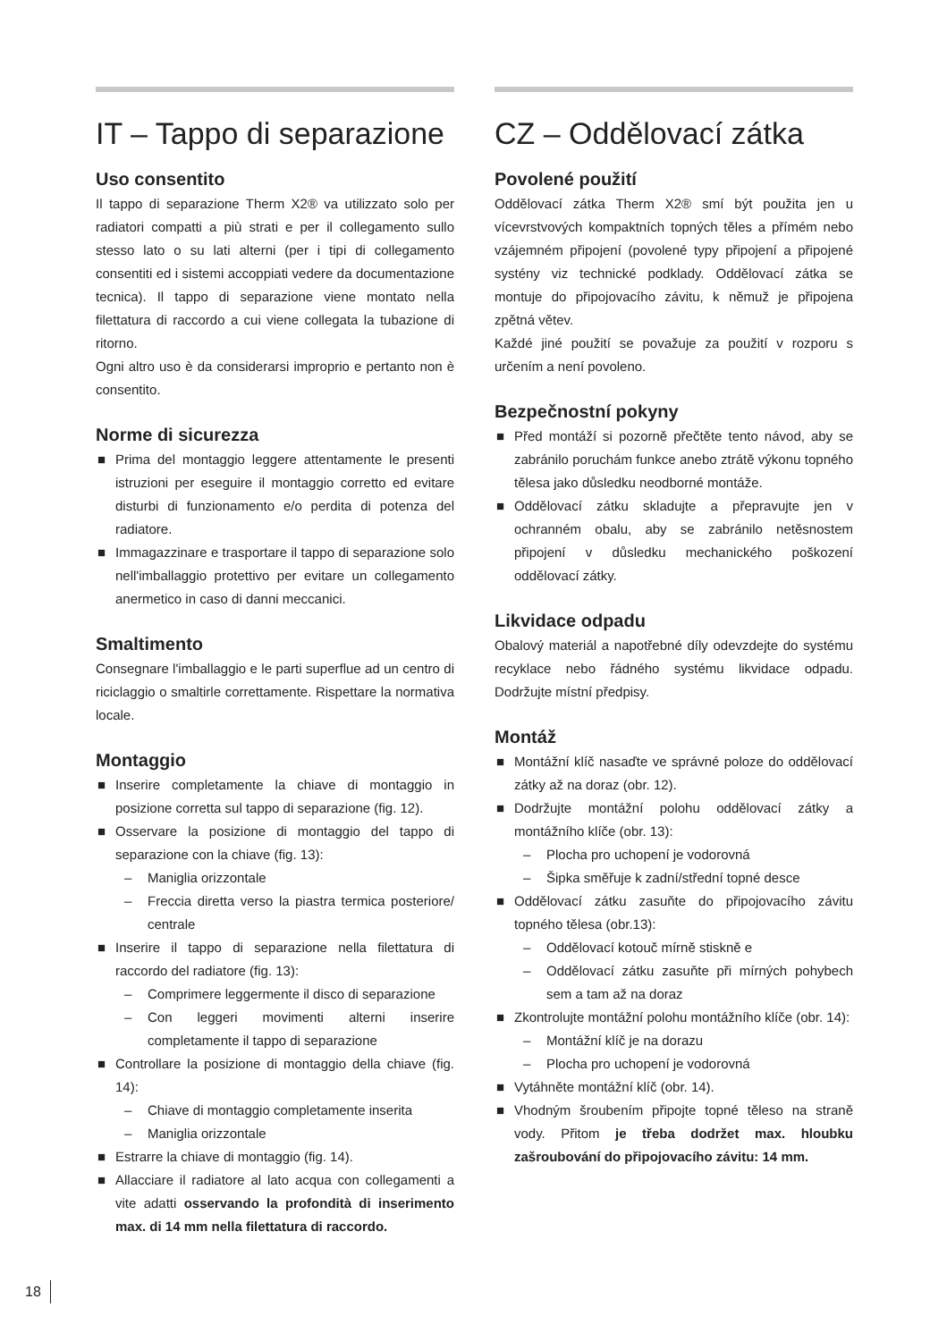IT – Tappo di separazione
Uso consentito
Il tappo di separazione Therm X2® va utilizzato solo per radiatori compatti a più strati e per il collegamento sullo stesso lato o su lati alterni (per i tipi di collegamento consentiti ed i sistemi accoppiati vedere da documentazione tecnica). Il tappo di separazione viene montato nella filettatura di raccordo a cui viene collegata la tubazione di ritorno.
Ogni altro uso è da considerarsi improprio e pertanto non è consentito.
Norme di sicurezza
■ Prima del montaggio leggere attentamente le presenti istruzioni per eseguire il montaggio corretto ed evitare disturbi di funzionamento e/o perdita di potenza del radiatore.
■ Immagazzinare e trasportare il tappo di separazione solo nell'imballaggio protettivo per evitare un collegamento anermetico in caso di danni meccanici.
Smaltimento
Consegnare l'imballaggio e le parti superflue ad un centro di riciclaggio o smaltirle correttamente. Rispettare la normativa locale.
Montaggio
■ Inserire completamente la chiave di montaggio in posizione corretta sul tappo di separazione (fig. 12).
■ Osservare la posizione di montaggio del tappo di separazione con la chiave (fig. 13):
– Maniglia orizzontale
– Freccia diretta verso la piastra termica posteriore/ centrale
■ Inserire il tappo di separazione nella filettatura di raccordo del radiatore (fig. 13):
– Comprimere leggermente il disco di separazione
– Con leggeri movimenti alterni inserire completamente il tappo di separazione
■ Controllare la posizione di montaggio della chiave (fig. 14):
– Chiave di montaggio completamente inserita
– Maniglia orizzontale
■ Estrarre la chiave di montaggio (fig. 14).
■ Allacciare il radiatore al lato acqua con collegamenti a vite adatti osservando la profondità di inserimento max. di 14 mm nella filettatura di raccordo.
CZ – Oddělovací zátka
Povolené použití
Oddělovací zátka Therm X2® smí být použita jen u vícevrstvových kompaktních topných těles a přímém nebo vzájemném připojení (povolené typy připojení a připojené systény viz technické podklady. Oddělovací zátka se montuje do připojovacího závitu, k němuž je připojena zpětná větev.
Každé jiné použití se považuje za použití v rozporu s určením a není povoleno.
Bezpečnostní pokyny
■ Před montáží si pozorně přečtěte tento návod, aby se zabránilo poruchám funkce anebo ztrátě výkonu topného tělesa jako důsledku neodborné montáže.
■ Oddělovací zátku skladujte a přepravujte jen v ochranném obalu, aby se zabránilo netěsnostem připojení v důsledku mechanického poškození oddělovací zátky.
Likvidace odpadu
Obalový materiál a napotřebné díly odevzdejte do systému recyklace nebo řádného systému likvidace odpadu. Dodržujte místní předpisy.
Montáž
■ Montážní klíč nasaďte ve správné poloze do oddělovací zátky až na doraz (obr. 12).
■ Dodržujte montážní polohu oddělovací zátky a montážního klíče (obr. 13):
– Plocha pro uchopení je vodorovná
– Šipka směřuje k zadní/střední topné desce
■ Oddělovací zátku zasuňte do připojovacího závitu topného tělesa (obr.13):
– Oddělovací kotouč mírně stiskně e
– Oddělovací zátku zasuňte při mírných pohybech sem a tam až na doraz
■ Zkontrolujte montážní polohu montážního klíče (obr. 14):
– Montážní klíč je na dorazu
– Plocha pro uchopení je vodorovná
■ Vytáhněte montážní klíč (obr. 14).
■ Vhodným šroubením připojte topné těleso na straně vody. Přitom je třeba dodržet max. hloubku zašroubování do připojovacího závitu: 14 mm.
18